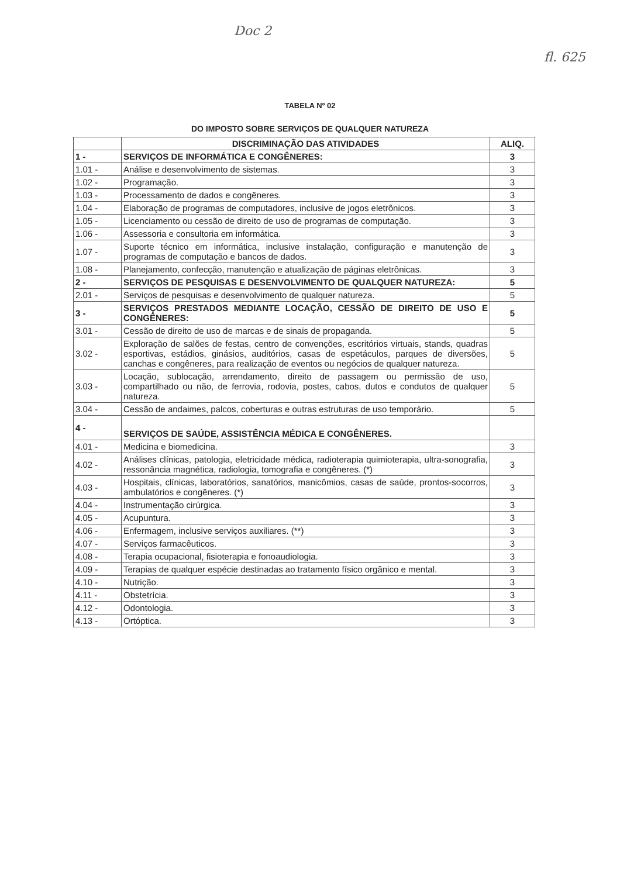Doc 2
fl. 625
TABELA Nº 02
DO IMPOSTO SOBRE SERVIÇOS DE QUALQUER NATUREZA
| | DISCRIMINAÇÃO DAS ATIVIDADES | ALIQ. |
| --- | --- | --- |
| 1 - | SERVIÇOS DE INFORMÁTICA E CONGÊNERES: | 3 |
| 1.01 - | Análise e desenvolvimento de sistemas. | 3 |
| 1.02 - | Programação. | 3 |
| 1.03 - | Processamento de dados e congêneres. | 3 |
| 1.04 - | Elaboração de programas de computadores, inclusive de jogos eletrônicos. | 3 |
| 1.05 - | Licenciamento ou cessão de direito de uso de programas de computação. | 3 |
| 1.06 - | Assessoria e consultoria em informática. | 3 |
| 1.07 - | Suporte técnico em informática, inclusive instalação, configuração e manutenção de programas de computação e bancos de dados. | 3 |
| 1.08 - | Planejamento, confecção, manutenção e atualização de páginas eletrônicas. | 3 |
| 2 - | SERVIÇOS DE PESQUISAS E DESENVOLVIMENTO DE QUALQUER NATUREZA: | 5 |
| 2.01 - | Serviços de pesquisas e desenvolvimento de qualquer natureza. | 5 |
| 3 - | SERVIÇOS PRESTADOS MEDIANTE LOCAÇÃO, CESSÃO DE DIREITO DE USO E CONGÊNERES: | 5 |
| 3.01 - | Cessão de direito de uso de marcas e de sinais de propaganda. | 5 |
| 3.02 - | Exploração de salões de festas, centro de convenções, escritórios virtuais, stands, quadras esportivas, estádios, ginásios, auditórios, casas de espetáculos, parques de diversões, canchas e congêneres, para realização de eventos ou negócios de qualquer natureza. | 5 |
| 3.03 - | Locação, sublocação, arrendamento, direito de passagem ou permissão de uso, compartilhado ou não, de ferrovia, rodovia, postes, cabos, dutos e condutos de qualquer natureza. | 5 |
| 3.04 - | Cessão de andaimes, palcos, coberturas e outras estruturas de uso temporário. | 5 |
| 4 - | SERVIÇOS DE SAÚDE, ASSISTÊNCIA MÉDICA E CONGÊNERES. | |
| 4.01 - | Medicina e biomedicina. | 3 |
| 4.02 - | Análises clínicas, patologia, eletricidade médica, radioterapia quimioterapia, ultra-sonografia, ressonância magnética, radiologia, tomografia e congêneres. (*) | 3 |
| 4.03 - | Hospitais, clínicas, laboratórios, sanatórios, manicômios, casas de saúde, prontos-socorros, ambulatórios e congêneres. (*) | 3 |
| 4.04 - | Instrumentação cirúrgica. | 3 |
| 4.05 - | Acupuntura. | 3 |
| 4.06 - | Enfermagem, inclusive serviços auxiliares. (**) | 3 |
| 4.07 - | Serviços farmacêuticos. | 3 |
| 4.08 - | Terapia ocupacional, fisioterapia e fonoaudiologia. | 3 |
| 4.09 - | Terapias de qualquer espécie destinadas ao tratamento físico orgânico e mental. | 3 |
| 4.10 - | Nutrição. | 3 |
| 4.11 - | Obstetrícia. | 3 |
| 4.12 - | Odontologia. | 3 |
| 4.13 - | Ortóptica. | 3 |